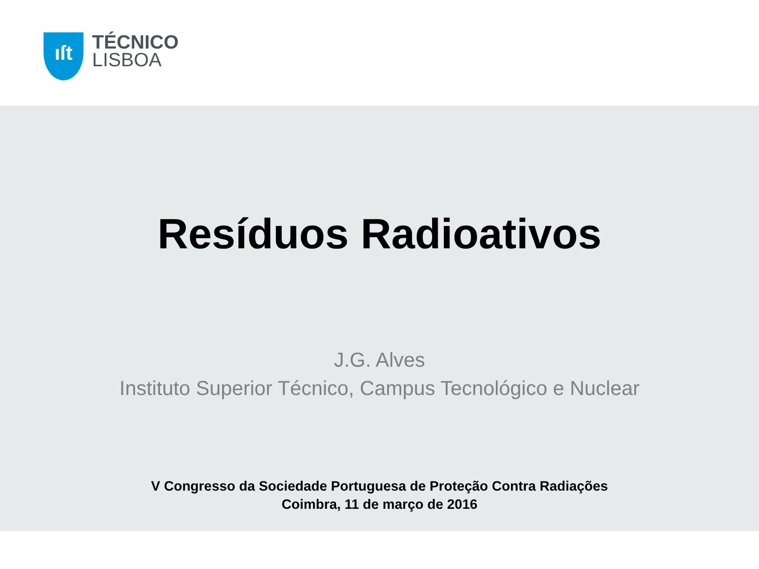ıſt TÉCNICO
LISBOA
Resíduos Radioativos
J.G. Alves
Instituto Superior Técnico, Campus Tecnológico e Nuclear
V Congresso da Sociedade Portuguesa de Proteção Contra Radiações
Coimbra, 11 de março de 2016